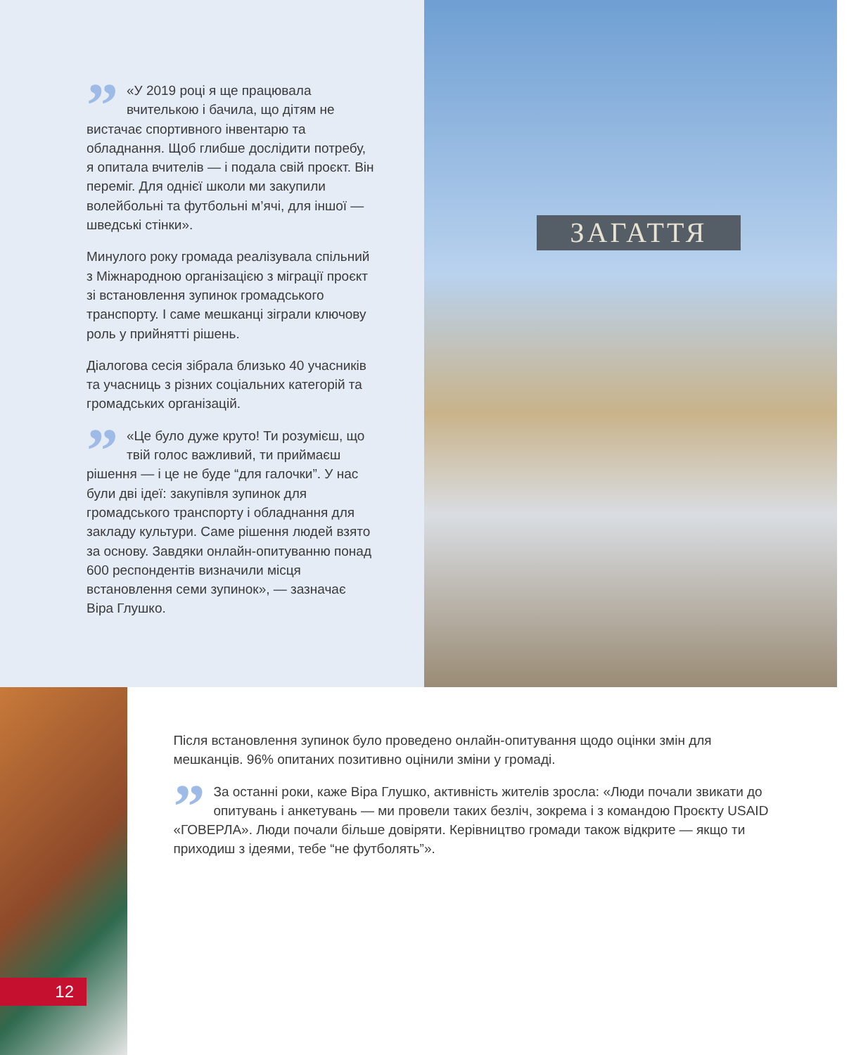” «У 2019 році я ще працювала вчителькою і бачила, що дітям не вистачає спортивного інвентарю та обладнання. Щоб глибше дослідити потребу, я опитала вчителів — і подала свій проєкт. Він переміг. Для однієї школи ми закупили волейбольні та футбольні м’ячі, для іншої — шведські стінки».
Минулого року громада реалізувала спільний з Міжнародною організацією з міграції проєкт зі встановлення зупинок громадського транспорту. І саме мешканці зіграли ключову роль у прийнятті рішень.
Діалогова сесія зібрала близько 40 учасників та учасниць з різних соціальних категорій та громадських організацій.
” «Це було дуже круто! Ти розумієш, що твій голос важливий, ти приймаєш рішення — і це не буде “для галочки”. У нас були дві ідеї: закупівля зупинок для громадського транспорту і обладнання для закладу культури. Саме рішення людей взято за основу. Завдяки онлайн-опитуванню понад 600 респондентів визначили місця встановлення семи зупинок», — зазначає Віра Глушко.
ЗАГАТТЯ
12
Після встановлення зупинок було проведено онлайн-опитування щодо оцінки змін для мешканців. 96% опитаних позитивно оцінили зміни у громаді.
” За останні роки, каже Віра Глушко, активність жителів зросла: «Люди почали звикати до опитувань і анкетувань — ми провели таких безліч, зокрема і з командою Проєкту USAID «ГОВЕРЛА». Люди почали більше довіряти. Керівництво громади також відкрите — якщо ти приходиш з ідеями, тебе “не футболять”».